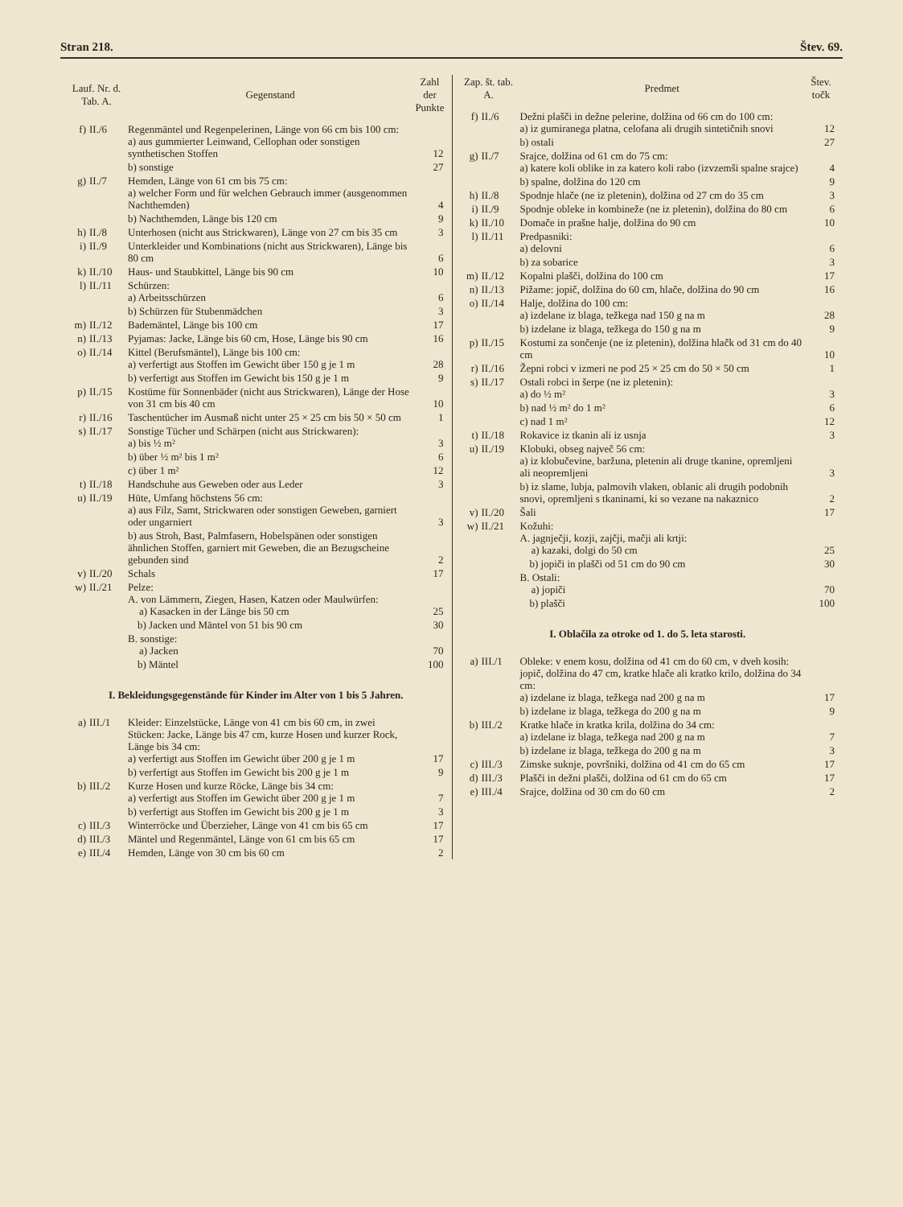Stran 218. Štev. 69.
| Lauf. Nr. d. Tab. A. | | Gegenstand | Zahl der Punkte |
| --- | --- | --- | --- |
| f) | II./6 | Regenmäntel und Regenpelerinen, Länge von 66 cm bis 100 cm: a) aus gummierter Leinwand, Cellophan oder sonstigen synthetischen Stoffen | 12 |
| | | b) sonstige | 27 |
| g) | II./7 | Hemden, Länge von 61 cm bis 75 cm: a) welcher Form und für welchen Gebrauch immer (ausgenommen Nachthemden) | 4 |
| | | b) Nachthemden, Länge bis 120 cm | 9 |
| h) | II./8 | Unterhosen (nicht aus Strickwaren), Länge von 27 cm bis 35 cm | 3 |
| i) | II./9 | Unterkleider und Kombinations (nicht aus Strickwaren), Länge bis 80 cm | 6 |
| k) | II./10 | Haus- und Staubkittel, Länge bis 90 cm | 10 |
| l) | II./11 | Schürzen: a) Arbeitsschürzen | 6 |
| | | b) Schürzen für Stubenmädchen | 3 |
| m) | II./12 | Bademäntel, Länge bis 100 cm | 17 |
| n) | II./13 | Pyjamas: Jacke, Länge bis 60 cm, Hose, Länge bis 90 cm | 16 |
| o) | II./14 | Kittel (Berufsmäntel), Länge bis 100 cm: a) verfertigt aus Stoffen im Gewicht über 150 g je 1 m | 28 |
| | | b) verfertigt aus Stoffen im Gewicht bis 150 g je 1 m | 9 |
| p) | II./15 | Kostüme für Sonnenbäder (nicht aus Strickwaren), Länge der Hose von 31 cm bis 40 cm | 10 |
| r) | II./16 | Taschentücher im Ausmaß nicht unter 25 × 25 cm bis 50 × 50 cm | 1 |
| s) | II./17 | Sonstige Tücher und Schärpen (nicht aus Strickwaren): a) bis ½ m² | 3 |
| | | b) über ½ m² bis 1 m² | 6 |
| | | c) über 1 m² | 12 |
| t) | II./18 | Handschuhe aus Geweben oder aus Leder | 3 |
| u) | II./19 | Hüte, Umfang höchstens 56 cm: a) aus Filz, Samt, Strickwaren oder sonstigen Geweben, garniert oder ungarniert | 3 |
| | | b) aus Stroh, Bast, Palmfasern, Hobelspänen oder sonstigen ähnlichen Stoffen, garniert mit Geweben, die an Bezugscheine gebunden sind | 2 |
| v) | II./20 | Schals | 17 |
| w) | II./21 | Pelze: A. von Lämmern, Ziegen, Hasen, Katzen oder Maulwürfen: a) Kasacken in der Länge bis 50 cm | 25 |
| | | b) Jacken und Mäntel von 51 bis 90 cm | 30 |
| | | B. sonstige: a) Jacken | 70 |
| | | b) Mäntel | 100 |
| I. Bekleidungsgegenstände für Kinder im Alter von 1 bis 5 Jahren. | | | |
| a) | III./1 | Kleider: Einzelstücke, Länge von 41 cm bis 60 cm, in zwei Stücken: Jacke, Länge bis 47 cm, kurze Hosen und kurzer Rock, Länge bis 34 cm: a) verfertigt aus Stoffen im Gewicht über 200 g je 1 m | 17 |
| | | b) verfertigt aus Stoffen im Gewicht bis 200 g je 1 m | 9 |
| b) | III./2 | Kurze Hosen und kurze Röcke, Länge bis 34 cm: a) verfertigt aus Stoffen im Gewicht über 200 g je 1 m | 7 |
| | | b) verfertigt aus Stoffen im Gewicht bis 200 g je 1 m | 3 |
| c) | III./3 | Winterröcke und Überzieher, Länge von 41 cm bis 65 cm | 17 |
| d) | III./3 | Mäntel und Regenmäntel, Länge von 61 cm bis 65 cm | 17 |
| e) | III./4 | Hemden, Länge von 30 cm bis 60 cm | 2 |
| Zap. št. tab. A. | | Predmet | Štev. točk |
| --- | --- | --- | --- |
| f) | II./6 | Dežni plašči in dežne pelerine, dolžina od 66 cm do 100 cm: a) iz gumiranega platna, celofana ali drugih sintetičnih snovi | 12 |
| | | b) ostali | 27 |
| g) | II./7 | Srajce, dolžina od 61 cm do 75 cm: a) katere koli oblike in za katero koli rabo (izvzemši spalne srajce) | 4 |
| | | b) spalne, dolžina do 120 cm | 9 |
| h) | II./8 | Spodnje hlače (ne iz pletenin), dolžina od 27 cm do 35 cm | 3 |
| i) | II./9 | Spodnje obleke in kombineže (ne iz pletenin), dolžina do 80 cm | 6 |
| k) | II./10 | Domače in prašne halje, dolžina do 90 cm | 10 |
| l) | II./11 | Predpasniki: a) delovni | 6 |
| | | b) za sobarice | 3 |
| m) | II./12 | Kopalni plašči, dolžina do 100 cm | 17 |
| n) | II./13 | Pižame: jopič, dolžina do 60 cm, hlače, dolžina do 90 cm | 16 |
| o) | II./14 | Halje, dolžina do 100 cm: a) izdelane iz blaga, težkega nad 150 g na m | 28 |
| | | b) izdelane iz blaga, težkega do 150 g na m | 9 |
| p) | II./15 | Kostumi za sončenje (ne iz pletenin), dolžina hlačk od 31 cm do 40 cm | 10 |
| r) | II./16 | Žepni robci v izmeri ne pod 25 × 25 cm do 50 × 50 cm | 1 |
| s) | II./17 | Ostali robci in šerpe (ne iz pletenin): a) do ½ m² | 3 |
| | | b) nad ½ m² do 1 m² | 6 |
| | | c) nad 1 m² | 12 |
| t) | II./18 | Rokavice iz tkanin ali iz usnja | 3 |
| u) | II./19 | Klobuki, obseg največ 56 cm: a) iz klobučevine, baržuna, pletenin ali druge tkanine, opremljeni ali neopremljeni | 3 |
| | | b) iz slame, lubja, palmovih vlaken, oblanic ali drugih podobnih snovi, opremljeni s tkaninami, ki so vezane na nakaznico | 2 |
| v) | II./20 | Šali | 17 |
| w) | II./21 | Kožuhi: A. jagnječji, kozji, zajčji, mačji ali krtji: a) kazaki, dolgi do 50 cm | 25 |
| | | b) jopiči in plašči od 51 cm do 90 cm | 30 |
| | | B. Ostali: a) jopiči | 70 |
| | | b) plašči | 100 |
| I. Oblačila za otroke od 1. do 5. leta starosti. | | | |
| a) | III./1 | Obleke: v enem kosu, dolžina od 41 cm do 60 cm, v dveh kosih: jopič, dolžina do 47 cm, kratke hlače ali kratko krilo, dolžina do 34 cm: a) izdelane iz blaga, težkega nad 200 g na m | 17 |
| | | b) izdelane iz blaga, težkega do 200 g na m | 9 |
| b) | III./2 | Kratke hlače in kratka krila, dolžina do 34 cm: a) izdelane iz blaga, težkega nad 200 g na m | 7 |
| | | b) izdelane iz blaga, težkega do 200 g na m | 3 |
| c) | III./3 | Zimske suknje, površniki, dolžina od 41 cm do 65 cm | 17 |
| d) | III./3 | Plašči in dežni plašči, dolžina od 61 cm do 65 cm | 17 |
| e) | III./4 | Srajce, dolžina od 30 cm do 60 cm | 2 |